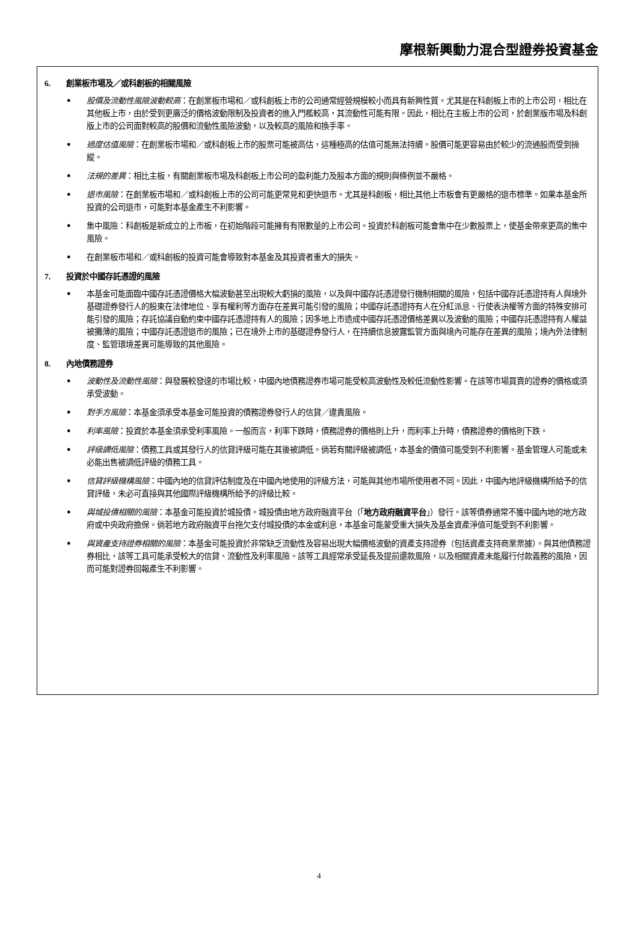摩根新興動力混合型證券投資基金
6. 創業板市場及／或科創板的相關風險
• 股價及流動性風險波動較高：在創業板市場和／或科創板上市的公司通常經營規模較小而具有新興性質。尤其是在科創板上市的上市公司，相比在其他板上市，由於受到更廣泛的價格波動限制及投資者的進入門檻較高，其流動性可能有限。因此，相比在主板上市的公司，於創業版市場及科創版上市的公司面對較高的股價和流動性風險波動，以及較高的風險和換手率。
• 過度估值風險：在創業板市場和／或科創板上市的股票可能被高估，這種極高的估值可能無法持續。股價可能更容易由於較少的流通股而受到操縱。
• 法規的差異：相比主板，有關創業板市場及科創板上市公司的盈利能力及股本方面的規則與條例並不嚴格。
• 退市風險：在創業板市場和／或科創板上市的公司可能更常見和更快退市。尤其是科創板，相比其他上市板會有更嚴格的退市標準。如果本基金所投資的公司退市，可能對本基金產生不利影響。
• 集中風險：科創板是新成立的上市板，在初始階段可能擁有有限數量的上市公司。投資於科創板可能會集中在少數股票上，使基金帶來更高的集中風險。
• 在創業板市場和／或科創板的投資可能會導致對本基金及其投資者重大的損失。
7. 投資於中國存託憑證的風險
• 本基金可能面臨中國存託憑證價格大幅波動甚至出現較大虧損的風險，以及與中國存託憑證發行機制相關的風險，包括中國存託憑證持有人與境外基礎證券發行人的股東在法律地位、享有權利等方面存在差異可能引發的風險；中國存託憑證持有人在分紅派息、行使表決權等方面的特殊安排可能引發的風險；存託協議自動約束中國存託憑證持有人的風險；因多地上市造成中國存託憑證價格差異以及波動的風險；中國存託憑證持有人權益被攤薄的風險；中國存託憑證退市的風險；已在境外上市的基礎證券發行人，在持續信息披露監管方面與境內可能存在差異的風險；境內外法律制度、監管環境差異可能導致的其他風險。
8. 內地債務證券
• 波動性及流動性風險：與發展較發達的市場比較，中國內地債務證券市場可能受較高波動性及較低流動性影響。在該等市場買賣的證券的價格或須承受波動。
• 對手方風險：本基金須承受本基金可能投資的債務證券發行人的信貸／違責風險。
• 利率風險：投資於本基金須承受利率風險。一般而言，利率下跌時，債務證券的價格則上升，而利率上升時，債務證券的價格則下跌。
• 評級調低風險：債務工具或其發行人的信貸評級可能在其後被調低。倘若有關評級被調低，本基金的價值可能受到不利影響。基金管理人可能或未必能出售被調低評級的債務工具。
• 信貸評級機構風險：中國內地的信貸評估制度及在中國內地使用的評級方法，可能與其他市場所使用者不同。因此，中國內地評級機構所給予的信貸評級，未必可直接與其他國際評級機構所給予的評級比較。
• 與城投債相關的風險：本基金可能投資於城投債。城投債由地方政府融資平台（「地方政府融資平台」）發行。該等債券通常不獲中國內地的地方政府或中央政府擔保。倘若地方政府融資平台拖欠支付城投債的本金或利息，本基金可能蒙受重大損失及基金資產淨值可能受到不利影響。
• 與資產支持證券相關的風險：本基金可能投資於非常缺乏流動性及容易出現大幅價格波動的資產支持證券（包括資產支持商業票據）。與其他債務證券相比，該等工具可能承受較大的信貸、流動性及利率風險。該等工具經常承受延長及提前還款風險，以及相關資產未能履行付款義務的風險，因而可能對證券回報產生不利影響。
4